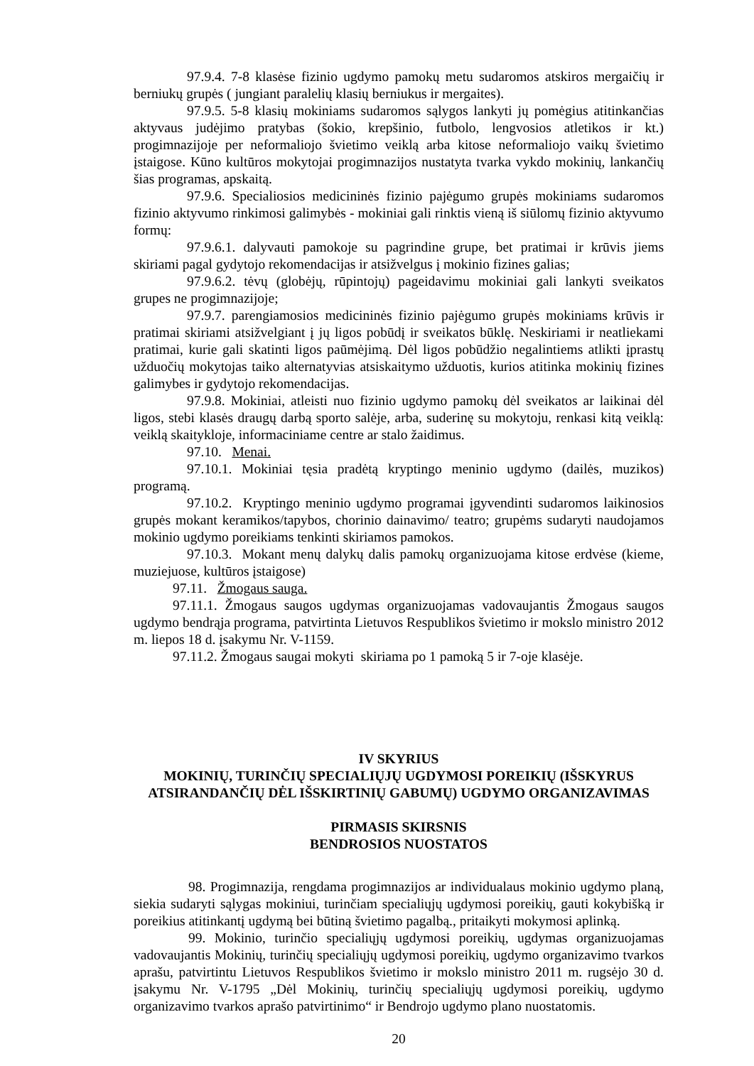97.9.4. 7-8 klasėse fizinio ugdymo pamokų metu sudaromos atskiros mergaičių ir berniukų grupės ( jungiant paralelių klasių berniukus ir mergaites).
97.9.5. 5-8 klasių mokiniams sudaromos sąlygos lankyti jų pomėgius atitinkančias aktyvaus judėjimo pratybas (šokio, krepšinio, futbolo, lengvosios atletikos ir kt.) progimnazijoje per neformaliojo švietimo veiklą arba kitose neformaliojo vaikų švietimo įstaigose. Kūno kultūros mokytojai progimnazijos nustatyta tvarka vykdo mokinių, lankančių šias programas, apskaitą.
97.9.6. Specialiosios medicininės fizinio pajėgumo grupės mokiniams sudaromos fizinio aktyvumo rinkimosi galimybės - mokiniai gali rinktis vieną iš siūlomų fizinio aktyvumo formų:
97.9.6.1. dalyvauti pamokoje su pagrindine grupe, bet pratimai ir krūvis jiems skiriami pagal gydytojo rekomendacijas ir atsižvelgus į mokinio fizines galias;
97.9.6.2. tėvų (globėjų, rūpintojų) pageidavimu mokiniai gali lankyti sveikatos grupes ne progimnazijoje;
97.9.7. parengiamosios medicininės fizinio pajėgumo grupės mokiniams krūvis ir pratimai skiriami atsižvelgiant į jų ligos pobūdį ir sveikatos būklę. Neskiriami ir neatliekami pratimai, kurie gali skatinti ligos paūmėjimą. Dėl ligos pobūdžio negalintiems atlikti įprastų užduočių mokytojas taiko alternatyvias atsiskaitymo užduotis, kurios atitinka mokinių fizines galimybes ir gydytojo rekomendacijas.
97.9.8. Mokiniai, atleisti nuo fizinio ugdymo pamokų dėl sveikatos ar laikinai dėl ligos, stebi klasės draugų darbą sporto salėje, arba, suderinę su mokytoju, renkasi kitą veiklą: veiklą skaitykloje, informaciniame centre ar stalo žaidimus.
97.10. Menai.
97.10.1. Mokiniai tęsia pradėtą kryptingo meninio ugdymo (dailės, muzikos) programą.
97.10.2. Kryptingo meninio ugdymo programai įgyvendinti sudaromos laikinosios grupės mokant keramikos/tapybos, chorinio dainavimo/ teatro; grupėms sudaryti naudojamos mokinio ugdymo poreikiams tenkinti skiriamos pamokos.
97.10.3. Mokant menų dalykų dalis pamokų organizuojama kitose erdvėse (kieme, muziejuose, kultūros įstaigose)
97.11. Žmogaus sauga.
97.11.1. Žmogaus saugos ugdymas organizuojamas vadovaujantis Žmogaus saugos ugdymo bendrąja programa, patvirtinta Lietuvos Respublikos švietimo ir mokslo ministro 2012 m. liepos 18 d. įsakymu Nr. V-1159.
97.11.2. Žmogaus saugai mokyti skiriama po 1 pamoką 5 ir 7-oje klasėje.
IV SKYRIUS
MOKINIŲ, TURINČIŲ SPECIALIŲJŲ UGDYMOSI POREIKIŲ (IŠSKYRUS ATSIRANDANČIŲ DĖL IŠSKIRTINIŲ GABUMŲ) UGDYMO ORGANIZAVIMAS
PIRMASIS SKIRSNIS
BENDROSIOS NUOSTATOS
98. Progimnazija, rengdama progimnazijos ar individualaus mokinio ugdymo planą, siekia sudaryti sąlygas mokiniui, turinčiam specialiųjų ugdymosi poreikių, gauti kokybišką ir poreikius atitinkantį ugdymą bei būtiną švietimo pagalbą., pritaikyti mokymosi aplinką.
99. Mokinio, turinčio specialiųjų ugdymosi poreikių, ugdymas organizuojamas vadovaujantis Mokinių, turinčių specialiųjų ugdymosi poreikių, ugdymo organizavimo tvarkos aprašu, patvirtintu Lietuvos Respublikos švietimo ir mokslo ministro 2011 m. rugsėjo 30 d. įsakymu Nr. V-1795 „Dėl Mokinių, turinčių specialiųjų ugdymosi poreikių, ugdymo organizavimo tvarkos aprašo patvirtinimo“ ir Bendrojo ugdymo plano nuostatomis.
20